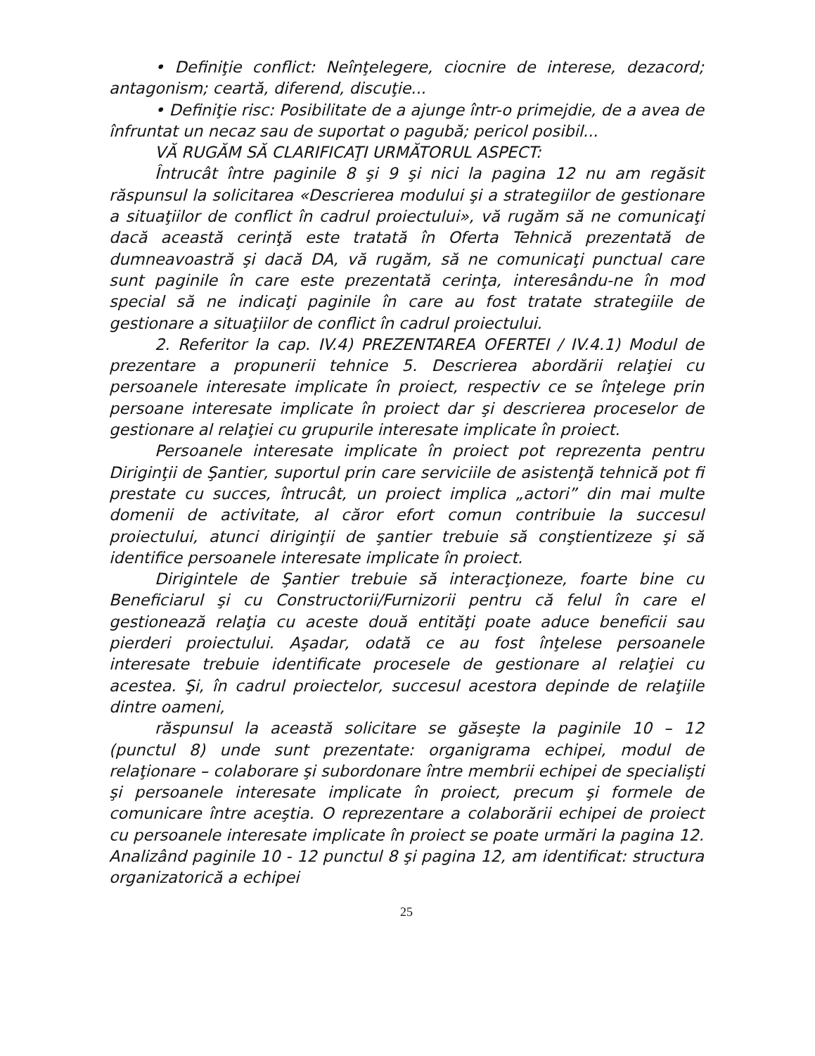• Definiţie conflict: Neînţelegere, ciocnire de interese, dezacord; antagonism; ceartă, diferend, discuţie...
• Definiţie risc: Posibilitate de a ajunge într-o primejdie, de a avea de înfruntat un necaz sau de suportat o pagubă; pericol posibil...
VĂ RUGĂM SĂ CLARIFICAŢI URMĂTORUL ASPECT:
Întrucât între paginile 8 şi 9 şi nici la pagina 12 nu am regăsit răspunsul la solicitarea «Descrierea modului şi a strategiilor de gestionare a situaţiilor de conflict în cadrul proiectului», vă rugăm să ne comunicaţi dacă această cerinţă este tratată în Oferta Tehnică prezentată de dumneavoastră şi dacă DA, vă rugăm, să ne comunicaţi punctual care sunt paginile în care este prezentată cerinţa, interesându-ne în mod special să ne indicaţi paginile în care au fost tratate strategiile de gestionare a situaţiilor de conflict în cadrul proiectului.
2. Referitor la cap. IV.4) PREZENTAREA OFERTEI / IV.4.1) Modul de prezentare a propunerii tehnice 5. Descrierea abordării relaţiei cu persoanele interesate implicate în proiect, respectiv ce se înţelege prin persoane interesate implicate în proiect dar şi descrierea proceselor de gestionare al relaţiei cu grupurile interesate implicate în proiect.
Persoanele interesate implicate în proiect pot reprezenta pentru Diriginţii de Şantier, suportul prin care serviciile de asistenţă tehnică pot fi prestate cu succes, întrucât, un proiect implica „actori” din mai multe domenii de activitate, al căror efort comun contribuie la succesul proiectului, atunci diriginţii de şantier trebuie să conştientizeze şi să identifice persoanele interesate implicate în proiect.
Dirigintele de Şantier trebuie să interacţioneze, foarte bine cu Beneficiarul şi cu Constructorii/Furnizorii pentru că felul în care el gestionează relaţia cu aceste două entităţi poate aduce beneficii sau pierderi proiectului. Aşadar, odată ce au fost înţelese persoanele interesate trebuie identificate procesele de gestionare al relaţiei cu acestea. Şi, în cadrul proiectelor, succesul acestora depinde de relaţiile dintre oameni,
răspunsul la această solicitare se găseşte la paginile 10 – 12 (punctul 8) unde sunt prezentate: organigrama echipei, modul de relaţionare – colaborare şi subordonare între membrii echipei de specialişti şi persoanele interesate implicate în proiect, precum şi formele de comunicare între aceştia. O reprezentare a colaborării echipei de proiect cu persoanele interesate implicate în proiect se poate urmări la pagina 12. Analizând paginile 10 - 12 punctul 8 şi pagina 12, am identificat: structura organizatorică a echipei
25